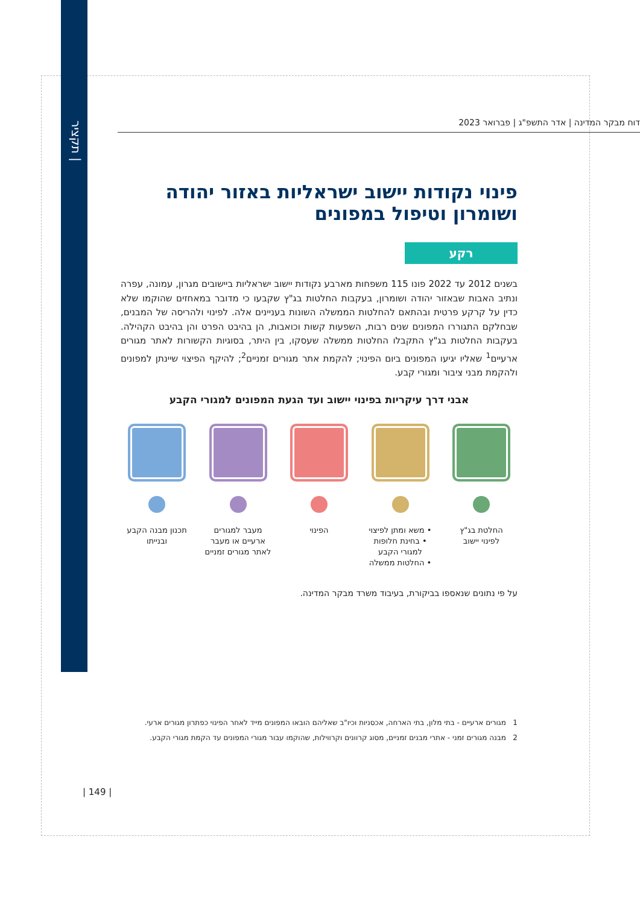תקציר |
דוח מבקר המדינה | אדר התשפ"ג | פברואר 2023
פינוי נקודות יישוב ישראליות באזור יהודה ושומרון וטיפול במפונים
רקע
בשנים 2012 עד 2022 פונו 115 משפחות מארבע נקודות יישוב ישראליות ביישובים מגרון, עמונה, עפרה ונתיב האבות שבאזור יהודה ושומרון, בעקבות החלטות בג"ץ שקבעו כי מדובר במאחזים שהוקמו שלא כדין על קרקע פרטית ובהתאם להחלטות הממשלה השונות בעניינים אלה. לפינוי ולהריסה של המבנים, שבחלקם התגוררו המפונים שנים רבות, השפעות קשות וכואבות, הן בהיבט הפרט והן בהיבט הקהילה. בעקבות החלטות בג"ץ התקבלו החלטות ממשלה שעסקו, בין היתר, בסוגיות הקשורות לאתר מגורים ארעיים<sup>1</sup> שאליו יגיעו המפונים ביום הפינוי; להקמת אתר מגורים זמניים<sup>2</sup>; להיקף הפיצוי שיינתן למפונים ולהקמת מבני ציבור ומגורי קבע.
אבני דרך עיקריות בפינוי יישוב ועד הגעת המפונים למגורי הקבע
החלטת בג"ץ
לפינוי יישוב
• משא ומתן לפיצוי
• בחינת חלופות למגורי הקבע
• החלטות ממשלה
הפינוי מעבר למגורים ארעיים או מעבר לאתר מגורים זמניים
תכנון מבנה הקבע ובנייתו
על פי נתונים שנאספו בביקורת, בעיבוד משרד מבקר המדינה.
1 מגורים ארעיים - בתי מלון, בתי הארחה, אכסניות וכיו"ב שאליהם הובאו המפונים מייד לאחר הפינוי כפתרון מגורים ארעי.
2 מבנה מגורים זמני - אתרי מבנים זמניים, מסוג קרוונים וקרווילות, שהוקמו עבור מגורי המפונים עד הקמת מגורי הקבע.
| 149 |